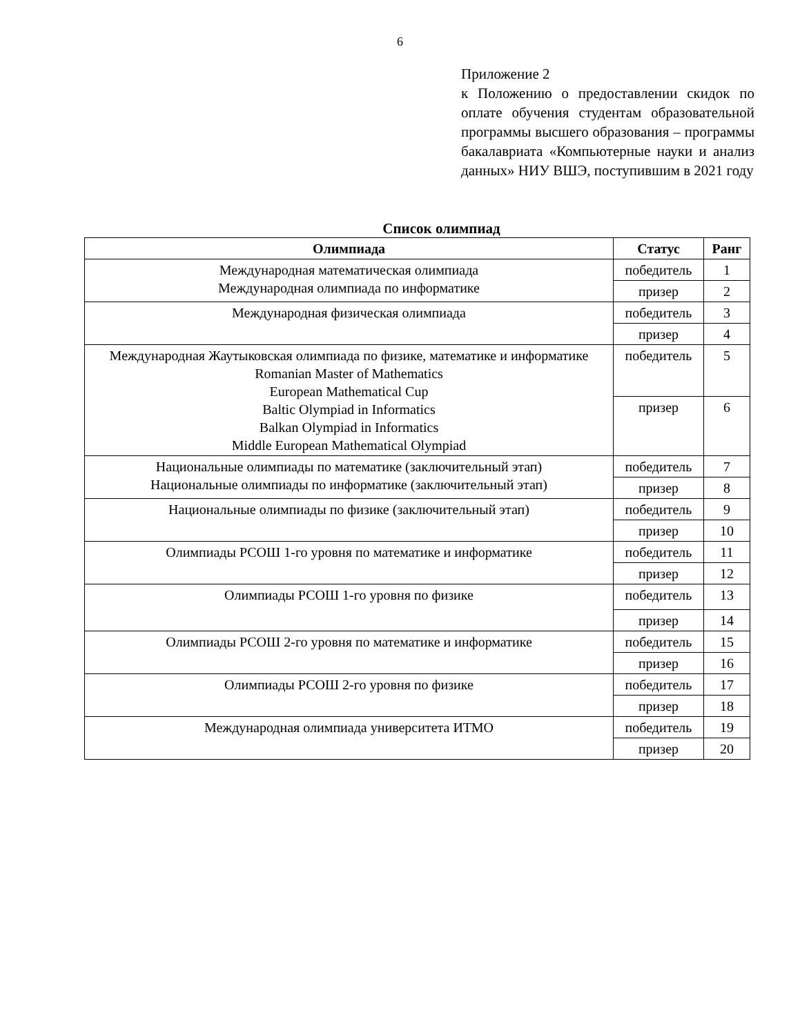6
Приложение 2
к Положению о предоставлении скидок по оплате обучения студентам образовательной программы высшего образования – программы бакалавриата «Компьютерные науки и анализ данных» НИУ ВШЭ, поступившим в 2021 году
Список олимпиад
| Олимпиада | Статус | Ранг |
| --- | --- | --- |
| Международная математическая олимпиада Международная олимпиада по информатике | победитель | 1 |
| | призер | 2 |
| Международная физическая олимпиада | победитель | 3 |
| | призер | 4 |
| Международная Жаутыковская олимпиада по физике, математике и информатике Romanian Master of Mathematics European Mathematical Cup Baltic Olympiad in Informatics Balkan Olympiad in Informatics Middle European Mathematical Olympiad | победитель | 5 |
| | призер | 6 |
| Национальные олимпиады по математике (заключительный этап) Национальные олимпиады по информатике (заключительный этап) | победитель | 7 |
| | призер | 8 |
| Национальные олимпиады по физике (заключительный этап) | победитель | 9 |
| | призер | 10 |
| Олимпиады РСОШ 1-го уровня по математике и информатике | победитель | 11 |
| | призер | 12 |
| Олимпиады РСОШ 1-го уровня по физике | победитель | 13 |
| | призер | 14 |
| Олимпиады РСОШ 2-го уровня по математике и информатике | победитель | 15 |
| | призер | 16 |
| Олимпиады РСОШ 2-го уровня по физике | победитель | 17 |
| | призер | 18 |
| Международная олимпиада университета ИТМО | победитель | 19 |
| | призер | 20 |